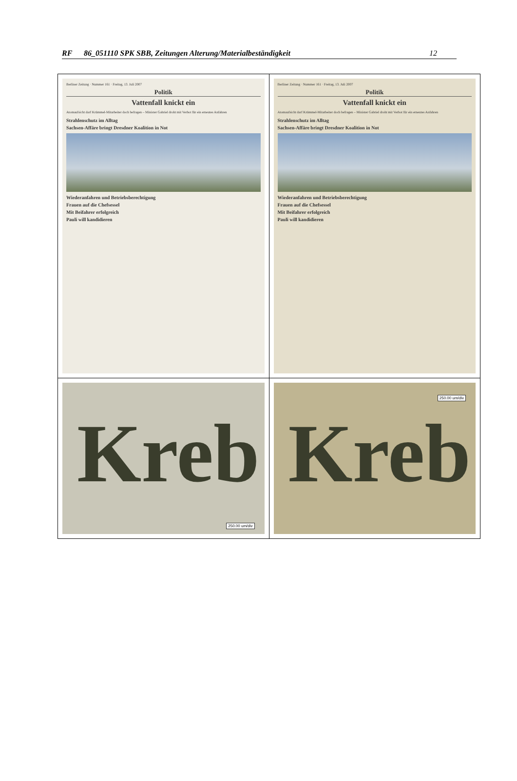RF 86_051110 SPK SBB, Zeitungen Alterung/Materialbeständigkeit 12
| Berliner Zeitung · Nummer 161 · Freitag, 13. Juli 2007 Politik Vattenfall knickt ein Atomaufsicht darf Krümmel-Mitarbeiter doch befragen – Minister Gabriel droht mit Verbot für ein erneutes Anfahren Strahlenschutz im Alltag Sachsen-Affäre bringt Dresdner Koalition in Not Wiederanfahren und Betriebsberechtigung Frauen auf die Chefsessel Mit Beifahrer erfolgreich Pauli will kandidieren | Berliner Zeitung · Nummer 161 · Freitag, 13. Juli 2007 Politik Vattenfall knickt ein Atomaufsicht darf Krümmel-Mitarbeiter doch befragen – Minister Gabriel droht mit Verbot für ein erneutes Anfahren Strahlenschutz im Alltag Sachsen-Affäre bringt Dresdner Koalition in Not Wiederanfahren und Betriebsberechtigung Frauen auf die Chefsessel Mit Beifahrer erfolgreich Pauli will kandidieren |
| Kreb 250.00 um/div | Kreb 250.00 um/div |